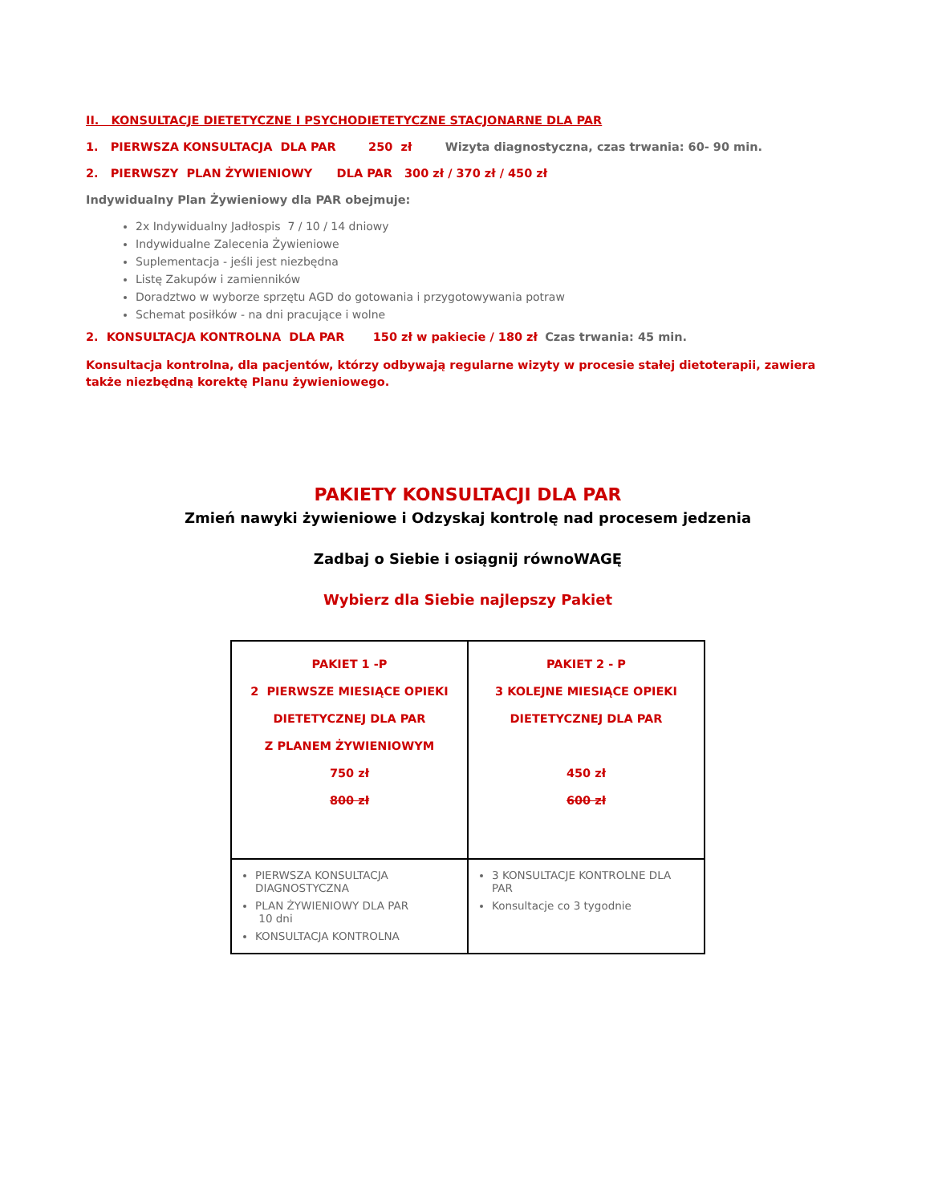II. KONSULTACJE DIETETYCZNE I PSYCHODIETETYCZNE STACJONARNE DLA PAR
1. PIERWSZA KONSULTACJA DLA PAR 250 zł Wizyta diagnostyczna, czas trwania: 60- 90 min.
2. PIERWSZY PLAN ŻYWIENIOWY DLA PAR 300 zł / 370 zł / 450 zł
Indywidualny Plan Żywieniowy dla PAR obejmuje:
2x Indywidualny Jadłospis 7 / 10 / 14 dniowy
Indywidualne Zalecenia Żywieniowe
Suplementacja - jeśli jest niezbędna
Listę Zakupów i zamienników
Doradztwo w wyborze sprzętu AGD do gotowania i przygotowywania potraw
Schemat posiłków - na dni pracujące i wolne
2. KONSULTACJA KONTROLNA DLA PAR 150 zł w pakiecie / 180 zł Czas trwania: 45 min.
Konsultacja kontrolna, dla pacjentów, którzy odbywają regularne wizyty w procesie stałej dietoterapii, zawiera także niezbędną korektę Planu żywieniowego.
PAKIETY KONSULTACJI DLA PAR
Zmień nawyki żywieniowe i Odzyskaj kontrolę nad procesem jedzenia
Zadbaj o Siebie i osiągnij równoWAGĘ
Wybierz dla Siebie najlepszy Pakiet
| PAKIET 1 -P 2 PIERWSZE MIESIĄCE OPIEKI DIETETYCZNEJ DLA PAR Z PLANEM ŻYWIENIOWYM 750 zł 800 zł | PAKIET 2 - P 3 KOLEJNE MIESIĄCE OPIEKI DIETETYCZNEJ DLA PAR 450 zł 600 zł |
| PIERWSZA KONSULTACJA DIAGNOSTYCZNA PLAN ŻYWIENIOWY DLA PAR 10 dni KONSULTACJA KONTROLNA | 3 KONSULTACJE KONTROLNE DLA PAR Konsultacje co 3 tygodnie |